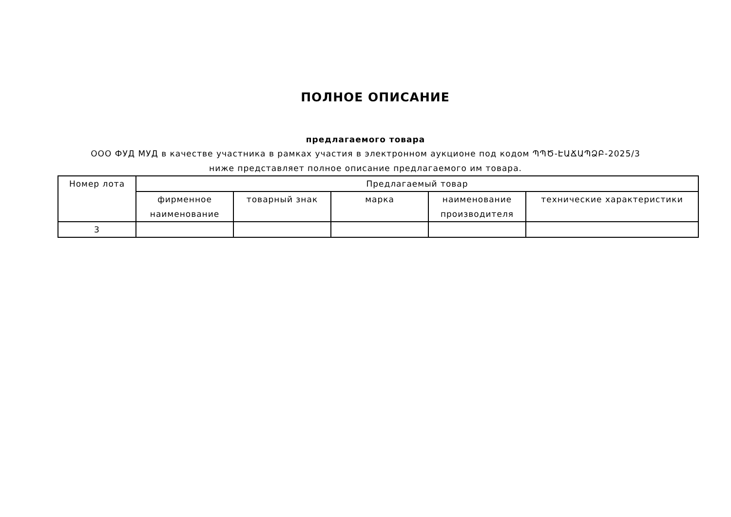ПОЛНОЕ ОПИСАНИЕ
предлагаемого товара
ООО ФУД МУД в качестве участника в рамках участия в электронном аукционе под кодом ՊՊԾ-ԷԱՃԱՊՁԲ-2025/3 ниже представляет полное описание предлагаемого им товара.
| Номер лота | Предлагаемый товар | | | | |
| --- | --- | --- | --- | --- | --- |
| | фирменное наименование | товарный знак | марка | наименование производителя | технические характеристики |
| 3 | | | | | |